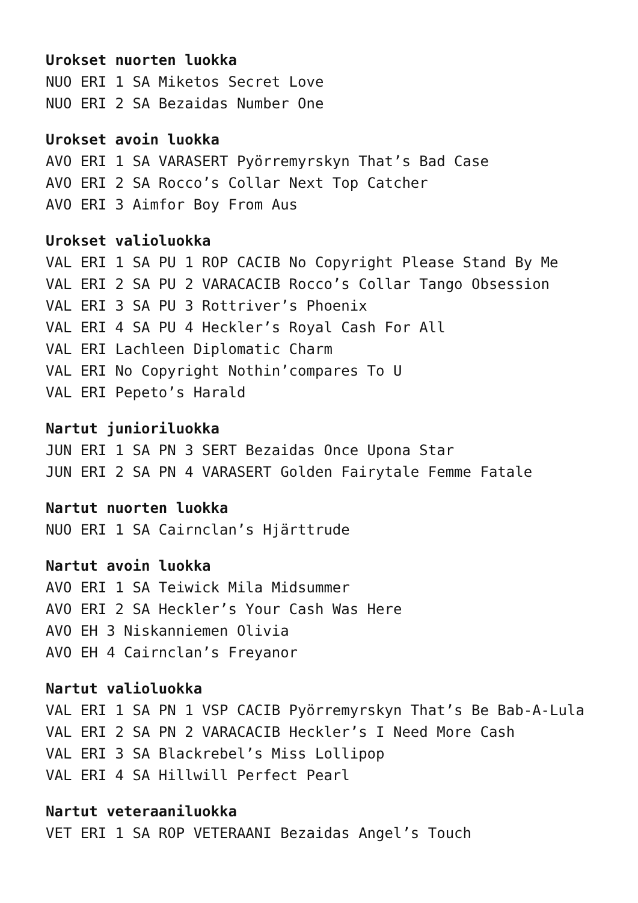Urokset nuorten luokka
NUO ERI 1 SA Miketos Secret Love
NUO ERI 2 SA Bezaidas Number One
Urokset avoin luokka
AVO ERI 1 SA VARASERT Pyörremyrskyn That’s Bad Case
AVO ERI 2 SA Rocco’s Collar Next Top Catcher
AVO ERI 3 Aimfor Boy From Aus
Urokset valioluokka
VAL ERI 1 SA PU 1 ROP CACIB No Copyright Please Stand By Me
VAL ERI 2 SA PU 2 VARACACIB Rocco’s Collar Tango Obsession
VAL ERI 3 SA PU 3 Rottriver’s Phoenix
VAL ERI 4 SA PU 4 Heckler’s Royal Cash For All
VAL ERI Lachleen Diplomatic Charm
VAL ERI No Copyright Nothin’compares To U
VAL ERI Pepeto’s Harald
Nartut junioriluokka
JUN ERI 1 SA PN 3 SERT Bezaidas Once Upona Star
JUN ERI 2 SA PN 4 VARASERT Golden Fairytale Femme Fatale
Nartut nuorten luokka
NUO ERI 1 SA Cairnclan’s Hjärttrude
Nartut avoin luokka
AVO ERI 1 SA Teiwick Mila Midsummer
AVO ERI 2 SA Heckler’s Your Cash Was Here
AVO EH 3 Niskanniemen Olivia
AVO EH 4 Cairnclan’s Freyanor
Nartut valioluokka
VAL ERI 1 SA PN 1 VSP CACIB Pyörremyrskyn That’s Be Bab-A-Lula
VAL ERI 2 SA PN 2 VARACACIB Heckler’s I Need More Cash
VAL ERI 3 SA Blackrebel’s Miss Lollipop
VAL ERI 4 SA Hillwill Perfect Pearl
Nartut veteraaniluokka
VET ERI 1 SA ROP VETERAANI Bezaidas Angel’s Touch